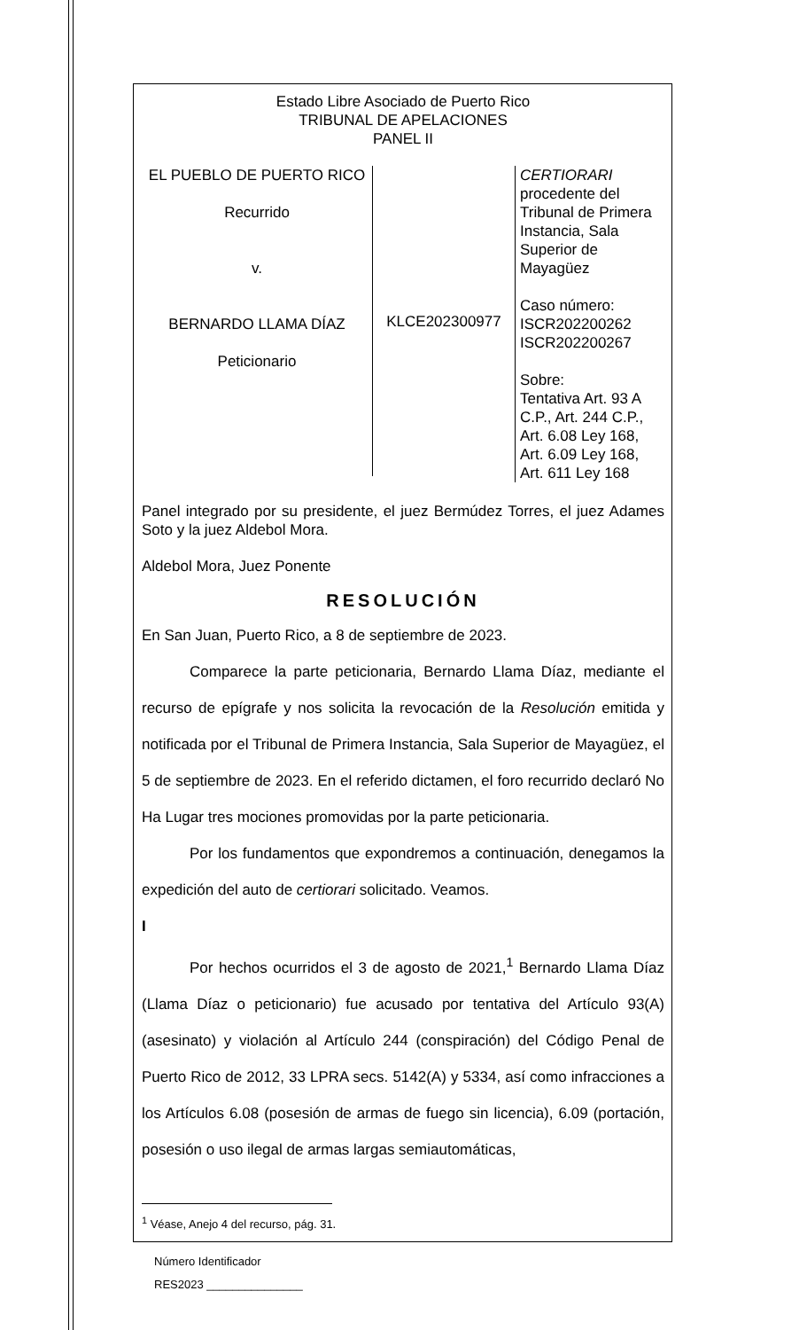Estado Libre Asociado de Puerto Rico
TRIBUNAL DE APELACIONES
PANEL II
EL PUEBLO DE PUERTO RICO
Recurrido
v.
BERNARDO LLAMA DÍAZ
Peticionario
KLCE202300977
CERTIORARI
procedente del Tribunal de Primera Instancia, Sala Superior de Mayagüez
Caso número:
ISCR202200262
ISCR202200267
Sobre:
Tentativa Art. 93 A C.P., Art. 244 C.P., Art. 6.08 Ley 168, Art. 6.09 Ley 168, Art. 611 Ley 168
Panel integrado por su presidente, el juez Bermúdez Torres, el juez Adames Soto y la juez Aldebol Mora.
Aldebol Mora, Juez Ponente
RESOLUCIÓN
En San Juan, Puerto Rico, a 8 de septiembre de 2023.
Comparece la parte peticionaria, Bernardo Llama Díaz, mediante el recurso de epígrafe y nos solicita la revocación de la Resolución emitida y notificada por el Tribunal de Primera Instancia, Sala Superior de Mayagüez, el 5 de septiembre de 2023. En el referido dictamen, el foro recurrido declaró No Ha Lugar tres mociones promovidas por la parte peticionaria.
Por los fundamentos que expondremos a continuación, denegamos la expedición del auto de certiorari solicitado. Veamos.
I
Por hechos ocurridos el 3 de agosto de 2021,<sup>1</sup> Bernardo Llama Díaz (Llama Díaz o peticionario) fue acusado por tentativa del Artículo 93(A) (asesinato) y violación al Artículo 244 (conspiración) del Código Penal de Puerto Rico de 2012, 33 LPRA secs. 5142(A) y 5334, así como infracciones a los Artículos 6.08 (posesión de armas de fuego sin licencia), 6.09 (portación, posesión o uso ilegal de armas largas semiautomáticas,
<sup>1</sup> Véase, Anejo 4 del recurso, pág. 31.
Número Identificador
RES2023 _______________